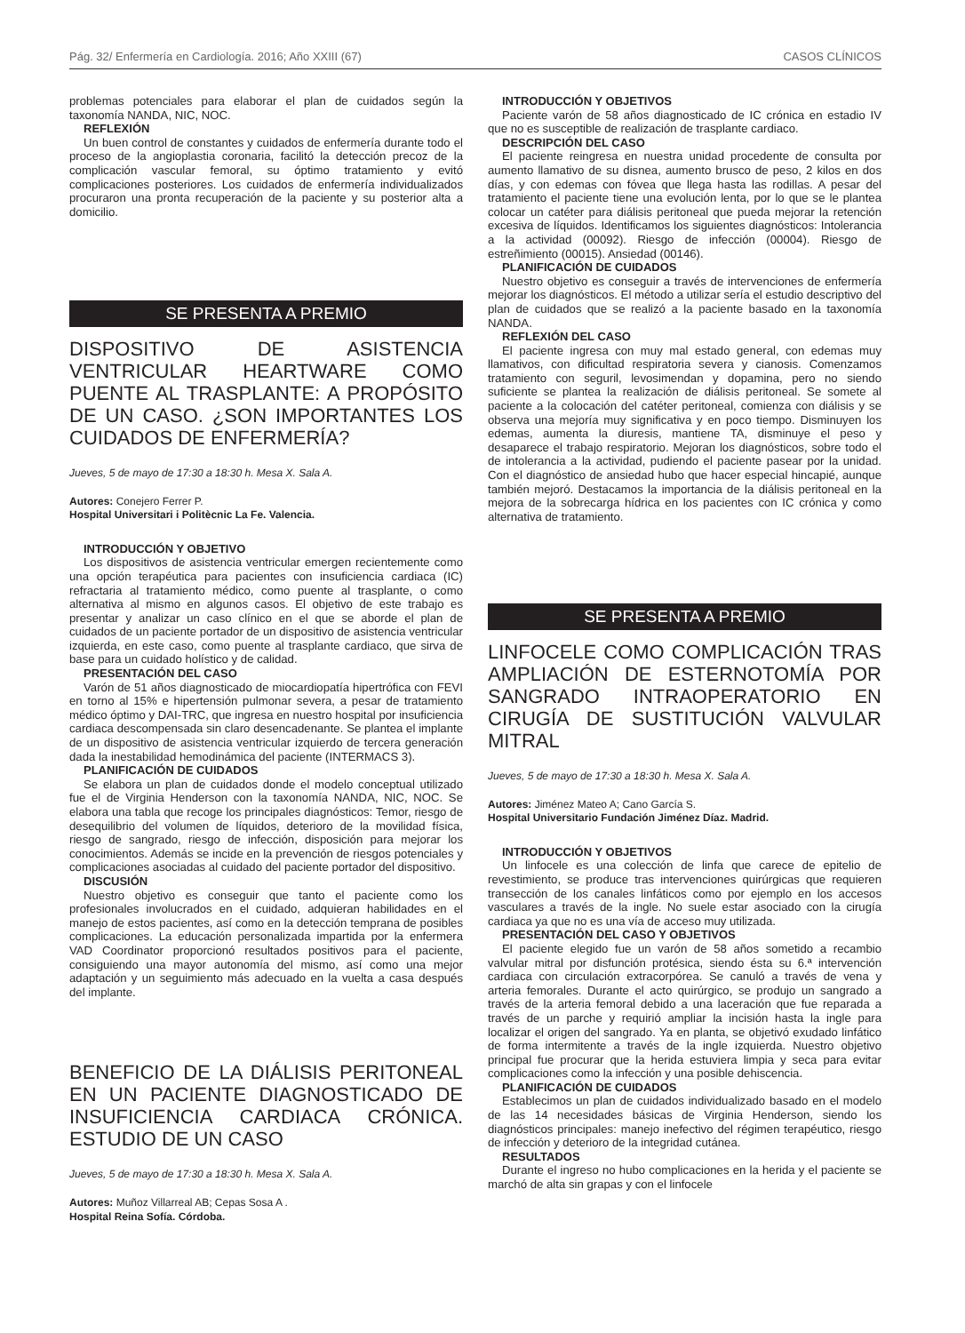Pág. 32/ Enfermería en Cardiología. 2016; Año XXIII (67) CASOS CLÍNICOS
problemas potenciales para elaborar el plan de cuidados según la taxonomía NANDA, NIC, NOC.
REFLEXIÓN
Un buen control de constantes y cuidados de enfermería durante todo el proceso de la angioplastia coronaria, facilitó la detección precoz de la complicación vascular femoral, su óptimo tratamiento y evitó complicaciones posteriores. Los cuidados de enfermería individualizados procuraron una pronta recuperación de la paciente y su posterior alta a domicilio.
SE PRESENTA A PREMIO
DISPOSITIVO DE ASISTENCIA VENTRICULAR HEARTWARE COMO PUENTE AL TRASPLANTE: A PROPÓSITO DE UN CASO. ¿SON IMPORTANTES LOS CUIDADOS DE ENFERMERÍA?
Jueves, 5 de mayo de 17:30 a 18:30 h. Mesa X. Sala A.
Autores: Conejero Ferrer P.
Hospital Universitari i Politècnic La Fe. Valencia.
INTRODUCCIÓN Y OBJETIVO
Los dispositivos de asistencia ventricular emergen recientemente como una opción terapéutica para pacientes con insuficiencia cardiaca (IC) refractaria al tratamiento médico, como puente al trasplante, o como alternativa al mismo en algunos casos. El objetivo de este trabajo es presentar y analizar un caso clínico en el que se aborde el plan de cuidados de un paciente portador de un dispositivo de asistencia ventricular izquierda, en este caso, como puente al trasplante cardiaco, que sirva de base para un cuidado holístico y de calidad.
PRESENTACIÓN DEL CASO
Varón de 51 años diagnosticado de miocardiopatía hipertrófica con FEVI en torno al 15% e hipertensión pulmonar severa, a pesar de tratamiento médico óptimo y DAI-TRC, que ingresa en nuestro hospital por insuficiencia cardiaca descompensada sin claro desencadenante. Se plantea el implante de un dispositivo de asistencia ventricular izquierdo de tercera generación dada la inestabilidad hemodinámica del paciente (INTERMACS 3).
PLANIFICACIÓN DE CUIDADOS
Se elabora un plan de cuidados donde el modelo conceptual utilizado fue el de Virginia Henderson con la taxonomía NANDA, NIC, NOC. Se elabora una tabla que recoge los principales diagnósticos: Temor, riesgo de desequilibrio del volumen de líquidos, deterioro de la movilidad física, riesgo de sangrado, riesgo de infección, disposición para mejorar los conocimientos. Además se incide en la prevención de riesgos potenciales y complicaciones asociadas al cuidado del paciente portador del dispositivo.
DISCUSIÓN
Nuestro objetivo es conseguir que tanto el paciente como los profesionales involucrados en el cuidado, adquieran habilidades en el manejo de estos pacientes, así como en la detección temprana de posibles complicaciones. La educación personalizada impartida por la enfermera VAD Coordinator proporcionó resultados positivos para el paciente, consiguiendo una mayor autonomía del mismo, así como una mejor adaptación y un seguimiento más adecuado en la vuelta a casa después del implante.
BENEFICIO DE LA DIÁLISIS PERITONEAL EN UN PACIENTE DIAGNOSTICADO DE INSUFICIENCIA CARDIACA CRÓNICA. ESTUDIO DE UN CASO
Jueves, 5 de mayo de 17:30 a 18:30 h. Mesa X. Sala A.
Autores: Muñoz Villarreal AB; Cepas Sosa A .
Hospital Reina Sofía. Córdoba.
INTRODUCCIÓN Y OBJETIVOS
Paciente varón de 58 años diagnosticado de IC crónica en estadio IV que no es susceptible de realización de trasplante cardiaco.
DESCRIPCIÓN DEL CASO
El paciente reingresa en nuestra unidad procedente de consulta por aumento llamativo de su disnea, aumento brusco de peso, 2 kilos en dos días, y con edemas con fóvea que llega hasta las rodillas. A pesar del tratamiento el paciente tiene una evolución lenta, por lo que se le plantea colocar un catéter para diálisis peritoneal que pueda mejorar la retención excesiva de líquidos. Identificamos los siguientes diagnósticos: Intolerancia a la actividad (00092). Riesgo de infección (00004). Riesgo de estreñimiento (00015). Ansiedad (00146).
PLANIFICACIÓN DE CUIDADOS
Nuestro objetivo es conseguir a través de intervenciones de enfermería mejorar los diagnósticos. El método a utilizar sería el estudio descriptivo del plan de cuidados que se realizó a la paciente basado en la taxonomía NANDA.
REFLEXIÓN DEL CASO
El paciente ingresa con muy mal estado general, con edemas muy llamativos, con dificultad respiratoria severa y cianosis. Comenzamos tratamiento con seguril, levosimendan y dopamina, pero no siendo suficiente se plantea la realización de diálisis peritoneal. Se somete al paciente a la colocación del catéter peritoneal, comienza con diálisis y se observa una mejoría muy significativa y en poco tiempo. Disminuyen los edemas, aumenta la diuresis, mantiene TA, disminuye el peso y desaparece el trabajo respiratorio. Mejoran los diagnósticos, sobre todo el de intolerancia a la actividad, pudiendo el paciente pasear por la unidad. Con el diagnóstico de ansiedad hubo que hacer especial hincapié, aunque también mejoró. Destacamos la importancia de la diálisis peritoneal en la mejora de la sobrecarga hídrica en los pacientes con IC crónica y como alternativa de tratamiento.
SE PRESENTA A PREMIO
LINFOCELE COMO COMPLICACIÓN TRAS AMPLIACIÓN DE ESTERNOTOMÍA POR SANGRADO INTRAOPERATORIO EN CIRUGÍA DE SUSTITUCIÓN VALVULAR MITRAL
Jueves, 5 de mayo de 17:30 a 18:30 h. Mesa X. Sala A.
Autores: Jiménez Mateo A; Cano García S.
Hospital Universitario Fundación Jiménez Díaz. Madrid.
INTRODUCCIÓN Y OBJETIVOS
Un linfocele es una colección de linfa que carece de epitelio de revestimiento, se produce tras intervenciones quirúrgicas que requieren transección de los canales linfáticos como por ejemplo en los accesos vasculares a través de la ingle. No suele estar asociado con la cirugía cardiaca ya que no es una vía de acceso muy utilizada.
PRESENTACIÓN DEL CASO Y OBJETIVOS
El paciente elegido fue un varón de 58 años sometido a recambio valvular mitral por disfunción protésica, siendo ésta su 6.ª intervención cardiaca con circulación extracorpórea. Se canuló a través de vena y arteria femorales. Durante el acto quirúrgico, se produjo un sangrado a través de la arteria femoral debido a una laceración que fue reparada a través de un parche y requirió ampliar la incisión hasta la ingle para localizar el origen del sangrado. Ya en planta, se objetivó exudado linfático de forma intermitente a través de la ingle izquierda. Nuestro objetivo principal fue procurar que la herida estuviera limpia y seca para evitar complicaciones como la infección y una posible dehiscencia.
PLANIFICACIÓN DE CUIDADOS
Establecimos un plan de cuidados individualizado basado en el modelo de las 14 necesidades básicas de Virginia Henderson, siendo los diagnósticos principales: manejo inefectivo del régimen terapéutico, riesgo de infección y deterioro de la integridad cutánea.
RESULTADOS
Durante el ingreso no hubo complicaciones en la herida y el paciente se marchó de alta sin grapas y con el linfocele